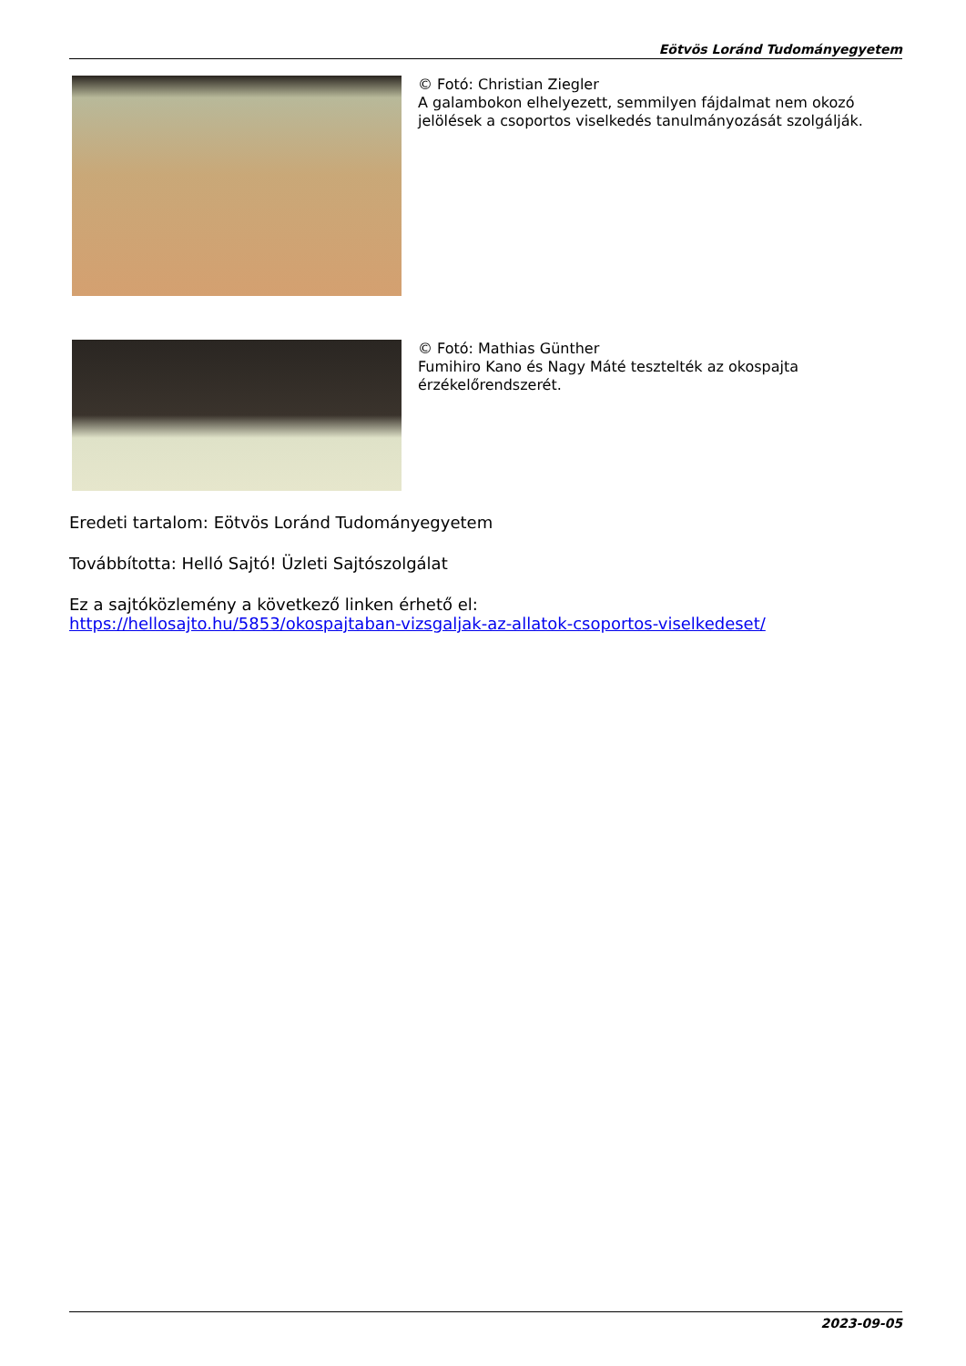Eötvös Loránd Tudományegyetem
© Fotó: Christian Ziegler
A galambokon elhelyezett, semmilyen fájdalmat nem okozó jelölések a csoportos viselkedés tanulmányozását szolgálják.
© Fotó: Mathias Günther
Fumihiro Kano és Nagy Máté tesztelték az okospajta érzékelőrendszerét.
Eredeti tartalom: Eötvös Loránd Tudományegyetem
Továbbította: Helló Sajtó! Üzleti Sajtószolgálat
Ez a sajtóközlemény a következő linken érhető el:
https://hellosajto.hu/5853/okospajtaban-vizsgaljak-az-allatok-csoportos-viselkedeset/
2023-09-05